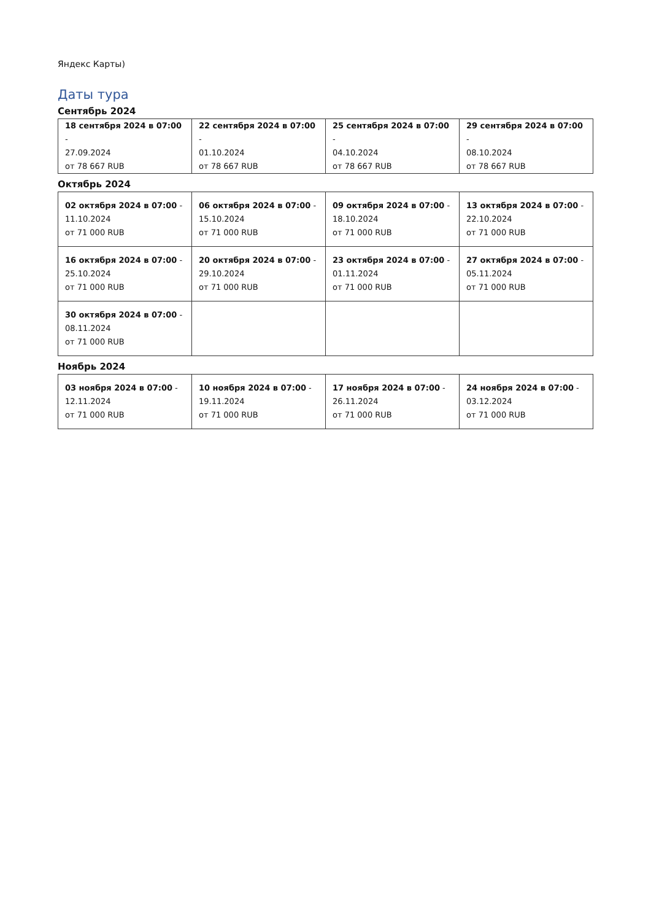Яндекс Карты)
Даты тура
Сентябрь 2024
| 18 сентября 2024 в 07:00 - 27.09.2024 от 78 667 RUB | 22 сентября 2024 в 07:00 - 01.10.2024 от 78 667 RUB | 25 сентября 2024 в 07:00 - 04.10.2024 от 78 667 RUB | 29 сентября 2024 в 07:00 - 08.10.2024 от 78 667 RUB |
Октябрь 2024
| 02 октября 2024 в 07:00 - 11.10.2024 от 71 000 RUB | 06 октября 2024 в 07:00 - 15.10.2024 от 71 000 RUB | 09 октября 2024 в 07:00 - 18.10.2024 от 71 000 RUB | 13 октября 2024 в 07:00 - 22.10.2024 от 71 000 RUB |
| 16 октября 2024 в 07:00 - 25.10.2024 от 71 000 RUB | 20 октября 2024 в 07:00 - 29.10.2024 от 71 000 RUB | 23 октября 2024 в 07:00 - 01.11.2024 от 71 000 RUB | 27 октября 2024 в 07:00 - 05.11.2024 от 71 000 RUB |
| 30 октября 2024 в 07:00 - 08.11.2024 от 71 000 RUB | | | |
Ноябрь 2024
| 03 ноября 2024 в 07:00 - 12.11.2024 от 71 000 RUB | 10 ноября 2024 в 07:00 - 19.11.2024 от 71 000 RUB | 17 ноября 2024 в 07:00 - 26.11.2024 от 71 000 RUB | 24 ноября 2024 в 07:00 - 03.12.2024 от 71 000 RUB |